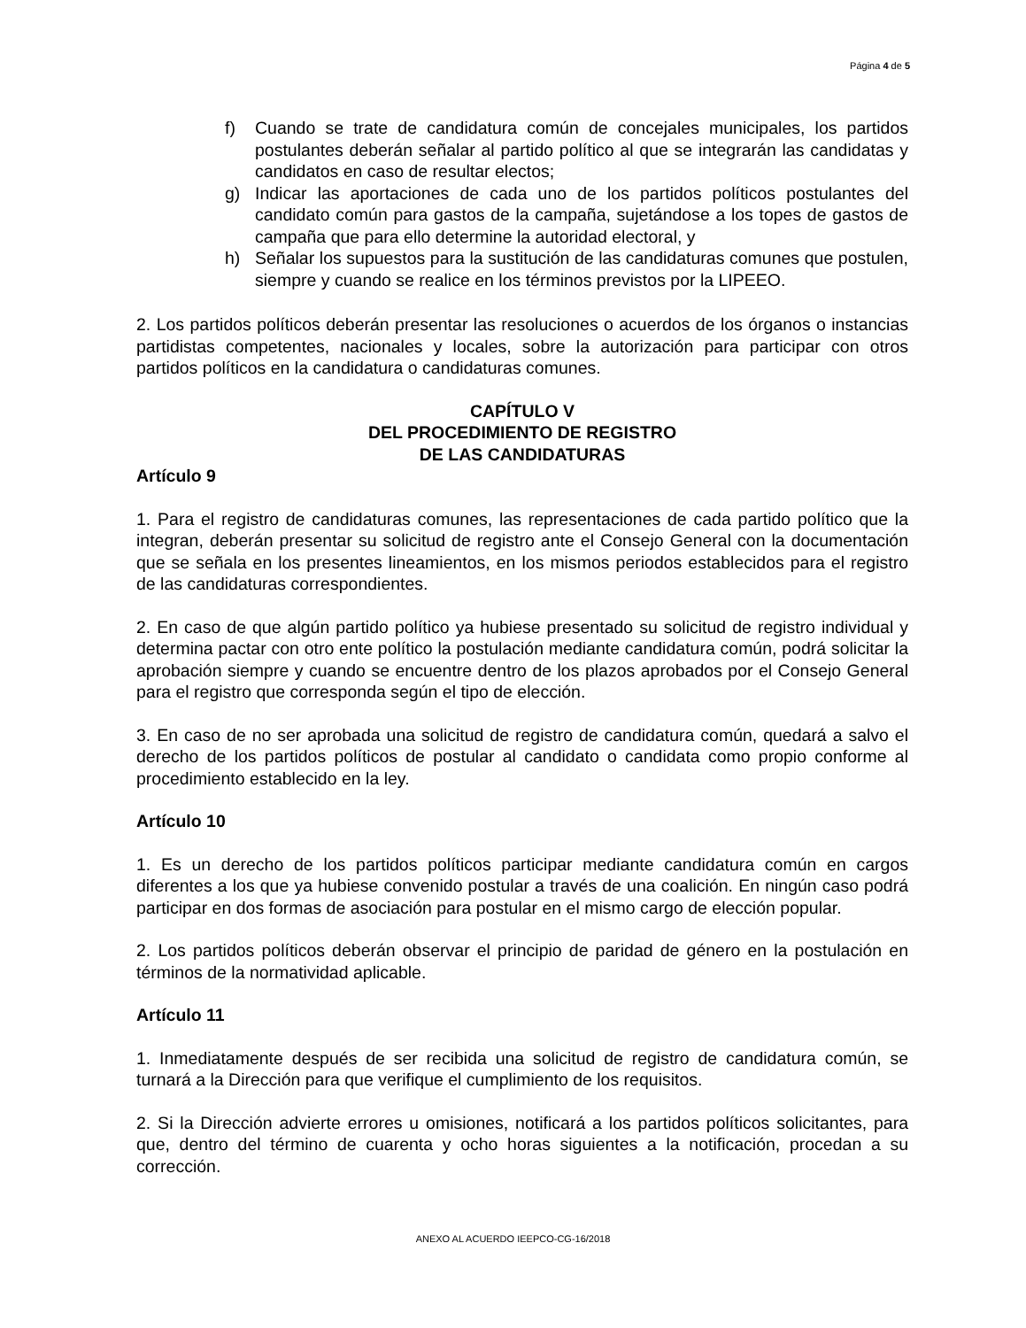Página 4 de 5
f) Cuando se trate de candidatura común de concejales municipales, los partidos postulantes deberán señalar al partido político al que se integrarán las candidatas y candidatos en caso de resultar electos;
g) Indicar las aportaciones de cada uno de los partidos políticos postulantes del candidato común para gastos de la campaña, sujetándose a los topes de gastos de campaña que para ello determine la autoridad electoral, y
h) Señalar los supuestos para la sustitución de las candidaturas comunes que postulen, siempre y cuando se realice en los términos previstos por la LIPEEO.
2. Los partidos políticos deberán presentar las resoluciones o acuerdos de los órganos o instancias partidistas competentes, nacionales y locales, sobre la autorización para participar con otros partidos políticos en la candidatura o candidaturas comunes.
CAPÍTULO V
DEL PROCEDIMIENTO DE REGISTRO
DE LAS CANDIDATURAS
Artículo 9
1. Para el registro de candidaturas comunes, las representaciones de cada partido político que la integran, deberán presentar su solicitud de registro ante el Consejo General con la documentación que se señala en los presentes lineamientos, en los mismos periodos establecidos para el registro de las candidaturas correspondientes.
2. En caso de que algún partido político ya hubiese presentado su solicitud de registro individual y determina pactar con otro ente político la postulación mediante candidatura común, podrá solicitar la aprobación siempre y cuando se encuentre dentro de los plazos aprobados por el Consejo General para el registro que corresponda según el tipo de elección.
3. En caso de no ser aprobada una solicitud de registro de candidatura común, quedará a salvo el derecho de los partidos políticos de postular al candidato o candidata como propio conforme al procedimiento establecido en la ley.
Artículo 10
1. Es un derecho de los partidos políticos participar mediante candidatura común en cargos diferentes a los que ya hubiese convenido postular a través de una coalición. En ningún caso podrá participar en dos formas de asociación para postular en el mismo cargo de elección popular.
2. Los partidos políticos deberán observar el principio de paridad de género en la postulación en términos de la normatividad aplicable.
Artículo 11
1. Inmediatamente después de ser recibida una solicitud de registro de candidatura común, se turnará a la Dirección para que verifique el cumplimiento de los requisitos.
2. Si la Dirección advierte errores u omisiones, notificará a los partidos políticos solicitantes, para que, dentro del término de cuarenta y ocho horas siguientes a la notificación, procedan a su corrección.
ANEXO AL ACUERDO IEEPCO-CG-16/2018